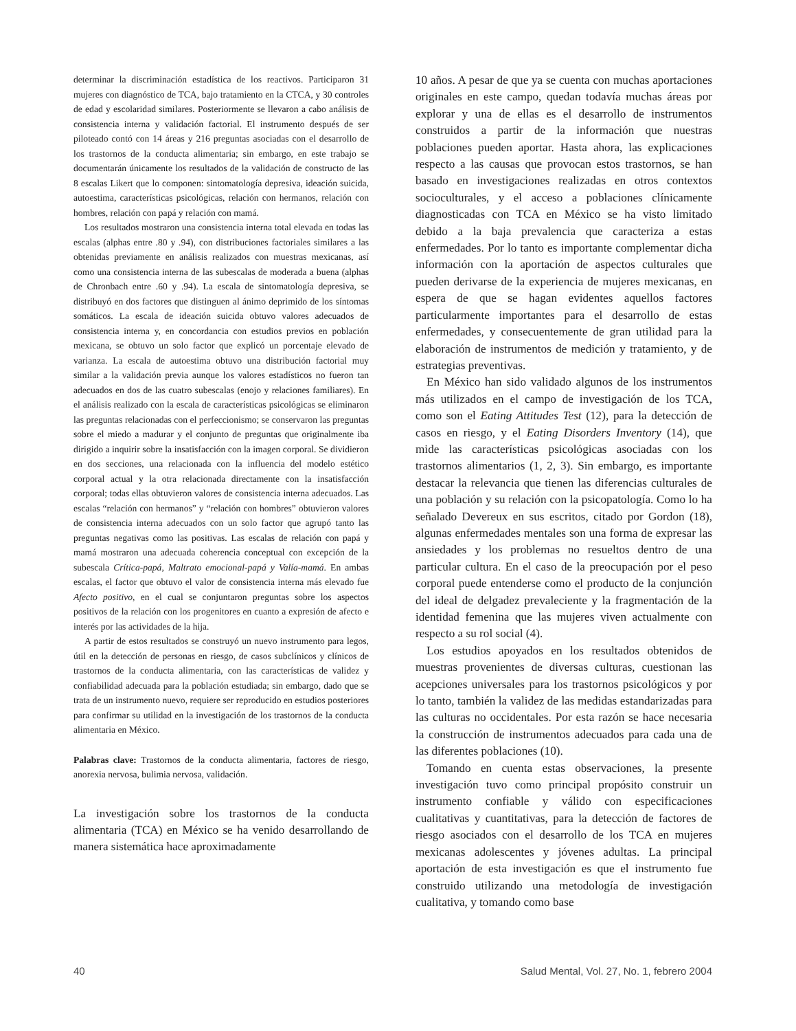determinar la discriminación estadística de los reactivos. Participaron 31 mujeres con diagnóstico de TCA, bajo tratamiento en la CTCA, y 30 controles de edad y escolaridad similares. Posteriormente se llevaron a cabo análisis de consistencia interna y validación factorial. El instrumento después de ser piloteado contó con 14 áreas y 216 preguntas asociadas con el desarrollo de los trastornos de la conducta alimentaria; sin embargo, en este trabajo se documentarán únicamente los resultados de la validación de constructo de las 8 escalas Likert que lo componen: sintomatología depresiva, ideación suicida, autoestima, características psicológicas, relación con hermanos, relación con hombres, relación con papá y relación con mamá.
Los resultados mostraron una consistencia interna total elevada en todas las escalas (alphas entre .80 y .94), con distribuciones factoriales similares a las obtenidas previamente en análisis realizados con muestras mexicanas, así como una consistencia interna de las subescalas de moderada a buena (alphas de Chronbach entre .60 y .94). La escala de sintomatología depresiva, se distribuyó en dos factores que distinguen al ánimo deprimido de los síntomas somáticos. La escala de ideación suicida obtuvo valores adecuados de consistencia interna y, en concordancia con estudios previos en población mexicana, se obtuvo un solo factor que explicó un porcentaje elevado de varianza. La escala de autoestima obtuvo una distribución factorial muy similar a la validación previa aunque los valores estadísticos no fueron tan adecuados en dos de las cuatro subescalas (enojo y relaciones familiares). En el análisis realizado con la escala de características psicológicas se eliminaron las preguntas relacionadas con el perfeccionismo; se conservaron las preguntas sobre el miedo a madurar y el conjunto de preguntas que originalmente iba dirigido a inquirir sobre la insatisfacción con la imagen corporal. Se dividieron en dos secciones, una relacionada con la influencia del modelo estético corporal actual y la otra relacionada directamente con la insatisfacción corporal; todas ellas obtuvieron valores de consistencia interna adecuados. Las escalas “relación con hermanos” y “relación con hombres” obtuvieron valores de consistencia interna adecuados con un solo factor que agrupó tanto las preguntas negativas como las positivas. Las escalas de relación con papá y mamá mostraron una adecuada coherencia conceptual con excepción de la subescala Crítica-papá, Maltrato emocional-papá y Valía-mamá. En ambas escalas, el factor que obtuvo el valor de consistencia interna más elevado fue Afecto positivo, en el cual se conjuntaron preguntas sobre los aspectos positivos de la relación con los progenitores en cuanto a expresión de afecto e interés por las actividades de la hija.
A partir de estos resultados se construyó un nuevo instrumento para legos, útil en la detección de personas en riesgo, de casos subclínicos y clínicos de trastornos de la conducta alimentaria, con las características de validez y confiabilidad adecuada para la población estudiada; sin embargo, dado que se trata de un instrumento nuevo, requiere ser reproducido en estudios posteriores para confirmar su utilidad en la investigación de los trastornos de la conducta alimentaria en México.
Palabras clave: Trastornos de la conducta alimentaria, factores de riesgo, anorexia nervosa, bulimia nervosa, validación.
La investigación sobre los trastornos de la conducta alimentaria (TCA) en México se ha venido desarrollando de manera sistemática hace aproximadamente
10 años. A pesar de que ya se cuenta con muchas aportaciones originales en este campo, quedan todavía muchas áreas por explorar y una de ellas es el desarrollo de instrumentos construidos a partir de la información que nuestras poblaciones pueden aportar. Hasta ahora, las explicaciones respecto a las causas que provocan estos trastornos, se han basado en investigaciones realizadas en otros contextos socioculturales, y el acceso a poblaciones clínicamente diagnosticadas con TCA en México se ha visto limitado debido a la baja prevalencia que caracteriza a estas enfermedades. Por lo tanto es importante complementar dicha información con la aportación de aspectos culturales que pueden derivarse de la experiencia de mujeres mexicanas, en espera de que se hagan evidentes aquellos factores particularmente importantes para el desarrollo de estas enfermedades, y consecuentemente de gran utilidad para la elaboración de instrumentos de medición y tratamiento, y de estrategias preventivas.
En México han sido validado algunos de los instrumentos más utilizados en el campo de investigación de los TCA, como son el Eating Attitudes Test (12), para la detección de casos en riesgo, y el Eating Disorders Inventory (14), que mide las características psicológicas asociadas con los trastornos alimentarios (1, 2, 3). Sin embargo, es importante destacar la relevancia que tienen las diferencias culturales de una población y su relación con la psicopatología. Como lo ha señalado Devereux en sus escritos, citado por Gordon (18), algunas enfermedades mentales son una forma de expresar las ansiedades y los problemas no resueltos dentro de una particular cultura. En el caso de la preocupación por el peso corporal puede entenderse como el producto de la conjunción del ideal de delgadez prevaleciente y la fragmentación de la identidad femenina que las mujeres viven actualmente con respecto a su rol social (4).
Los estudios apoyados en los resultados obtenidos de muestras provenientes de diversas culturas, cuestionan las acepciones universales para los trastornos psicológicos y por lo tanto, también la validez de las medidas estandarizadas para las culturas no occidentales. Por esta razón se hace necesaria la construcción de instrumentos adecuados para cada una de las diferentes poblaciones (10).
Tomando en cuenta estas observaciones, la presente investigación tuvo como principal propósito construir un instrumento confiable y válido con especificaciones cualitativas y cuantitativas, para la detección de factores de riesgo asociados con el desarrollo de los TCA en mujeres mexicanas adolescentes y jóvenes adultas. La principal aportación de esta investigación es que el instrumento fue construido utilizando una metodología de investigación cualitativa, y tomando como base
40 Salud Mental, Vol. 27, No. 1, febrero 2004